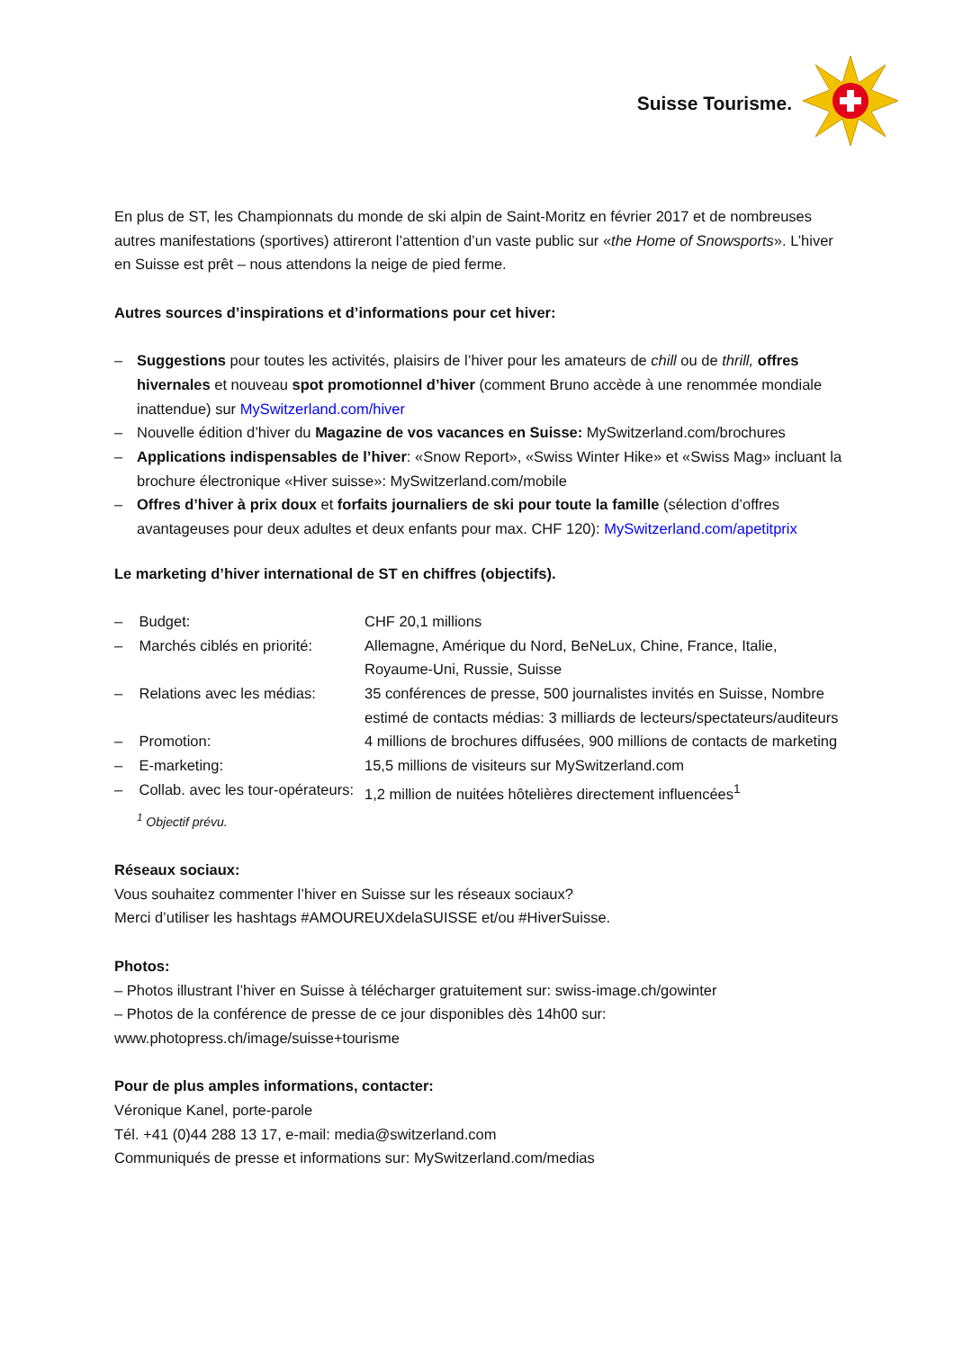Suisse Tourisme.
En plus de ST, les Championnats du monde de ski alpin de Saint-Moritz en février 2017 et de nombreuses autres manifestations (sportives) attireront l’attention d’un vaste public sur «the Home of Snowsports». L’hiver en Suisse est prêt – nous attendons la neige de pied ferme.
Autres sources d’inspirations et d’informations pour cet hiver:
– Suggestions pour toutes les activités, plaisirs de l’hiver pour les amateurs de chill ou de thrill, offres hivernales et nouveau spot promotionnel d’hiver (comment Bruno accède à une renommée mondiale inattendue) sur MySwitzerland.com/hiver
– Nouvelle édition d’hiver du Magazine de vos vacances en Suisse: MySwitzerland.com/brochures
– Applications indispensables de l’hiver: «Snow Report», «Swiss Winter Hike» et «Swiss Mag» incluant la brochure électronique «Hiver suisse»: MySwitzerland.com/mobile
– Offres d’hiver à prix doux et forfaits journaliers de ski pour toute la famille (sélection d’offres avantageuses pour deux adultes et deux enfants pour max. CHF 120): MySwitzerland.com/apetitprix
Le marketing d’hiver international de ST en chiffres (objectifs).
| – Budget: | CHF 20,1 millions |
| – Marchés ciblés en priorité: | Allemagne, Amérique du Nord, BeNeLux, Chine, France, Italie, Royaume-Uni, Russie, Suisse |
| – Relations avec les médias: | 35 conférences de presse, 500 journalistes invités en Suisse, Nombre estimé de contacts médias: 3 milliards de lecteurs/spectateurs/auditeurs |
| – Promotion: | 4 millions de brochures diffusées, 900 millions de contacts de marketing |
| – E-marketing: | 15,5 millions de visiteurs sur MySwitzerland.com |
| – Collab. avec les tour-opérateurs: | 1,2 million de nuitées hôtelières directement influencées<sup>1</sup> |
<sup>1</sup> Objectif prévu.
Réseaux sociaux:
Vous souhaitez commenter l’hiver en Suisse sur les réseaux sociaux?
Merci d’utiliser les hashtags #AMOUREUXdelaSUISSE et/ou #HiverSuisse.
Photos:
– Photos illustrant l’hiver en Suisse à télécharger gratuitement sur: swiss-image.ch/gowinter
– Photos de la conférence de presse de ce jour disponibles dès 14h00 sur:
www.photopress.ch/image/suisse+tourisme
Pour de plus amples informations, contacter:
Véronique Kanel, porte-parole
Tél. +41 (0)44 288 13 17, e-mail: media@switzerland.com
Communiqués de presse et informations sur: MySwitzerland.com/medias